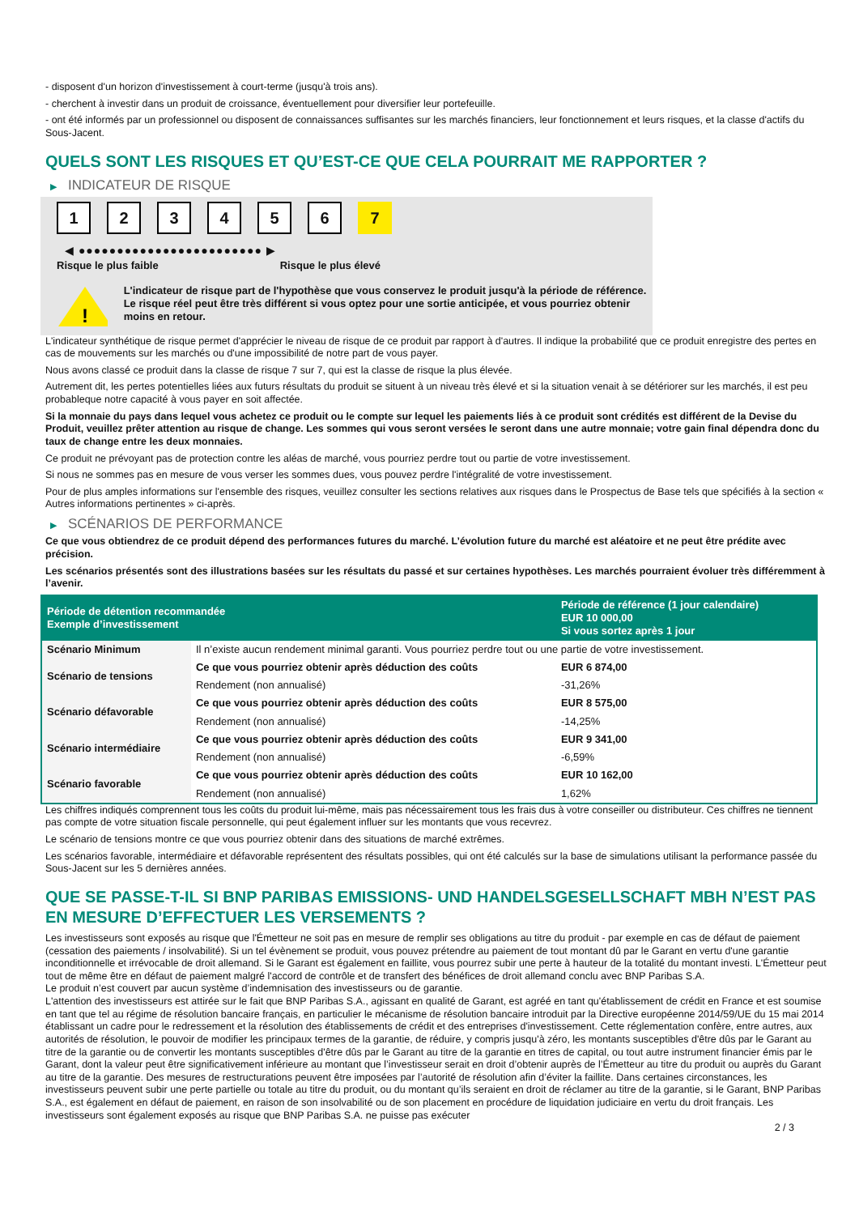- disposent d'un horizon d'investissement à court-terme (jusqu'à trois ans).
- cherchent à investir dans un produit de croissance, éventuellement pour diversifier leur portefeuille.
- ont été informés par un professionnel ou disposent de connaissances suffisantes sur les marchés financiers, leur fonctionnement et leurs risques, et la classe d'actifs du Sous-Jacent.
QUELS SONT LES RISQUES ET QU’EST-CE QUE CELA POURRAIT ME RAPPORTER ?
▶ INDICATEUR DE RISQUE
1 2 3 4 5 6 7
◀ ●●●●●●●●●●●●●●●●●●●●●●●● ▶
Risque le plus faible Risque le plus élevé
!
L'indicateur de risque part de l'hypothèse que vous conservez le produit jusqu'à la période de référence.
Le risque réel peut être très différent si vous optez pour une sortie anticipée, et vous pourriez obtenir moins en retour.
L'indicateur synthétique de risque permet d'apprécier le niveau de risque de ce produit par rapport à d'autres. Il indique la probabilité que ce produit enregistre des pertes en cas de mouvements sur les marchés ou d'une impossibilité de notre part de vous payer.
Nous avons classé ce produit dans la classe de risque 7 sur 7, qui est la classe de risque la plus élevée.
Autrement dit, les pertes potentielles liées aux futurs résultats du produit se situent à un niveau très élevé et si la situation venait à se détériorer sur les marchés, il est peu probableque notre capacité à vous payer en soit affectée.
Si la monnaie du pays dans lequel vous achetez ce produit ou le compte sur lequel les paiements liés à ce produit sont crédités est différent de la Devise du Produit, veuillez prêter attention au risque de change. Les sommes qui vous seront versées le seront dans une autre monnaie; votre gain final dépendra donc du taux de change entre les deux monnaies.
Ce produit ne prévoyant pas de protection contre les aléas de marché, vous pourriez perdre tout ou partie de votre investissement.
Si nous ne sommes pas en mesure de vous verser les sommes dues, vous pouvez perdre l'intégralité de votre investissement.
Pour de plus amples informations sur l'ensemble des risques, veuillez consulter les sections relatives aux risques dans le Prospectus de Base tels que spécifiés à la section « Autres informations pertinentes » ci-après.
▶ SCÉNARIOS DE PERFORMANCE
Ce que vous obtiendrez de ce produit dépend des performances futures du marché. L’évolution future du marché est aléatoire et ne peut être prédite avec précision.
Les scénarios présentés sont des illustrations basées sur les résultats du passé et sur certaines hypothèses. Les marchés pourraient évoluer très différemment à l’avenir.
| Période de détention recommandée Exemple d’investissement | | Période de référence (1 jour calendaire) EUR 10 000,00 Si vous sortez après 1 jour |
| --- | --- | --- |
| Scénario Minimum | Il n’existe aucun rendement minimal garanti. Vous pourriez perdre tout ou une partie de votre investissement. | |
| Scénario de tensions | Ce que vous pourriez obtenir après déduction des coûts | EUR 6 874,00 |
| | Rendement (non annualisé) | -31,26% |
| Scénario défavorable | Ce que vous pourriez obtenir après déduction des coûts | EUR 8 575,00 |
| | Rendement (non annualisé) | -14,25% |
| Scénario intermédiaire | Ce que vous pourriez obtenir après déduction des coûts | EUR 9 341,00 |
| | Rendement (non annualisé) | -6,59% |
| Scénario favorable | Ce que vous pourriez obtenir après déduction des coûts | EUR 10 162,00 |
| | Rendement (non annualisé) | 1,62% |
Les chiffres indiqués comprennent tous les coûts du produit lui-même, mais pas nécessairement tous les frais dus à votre conseiller ou distributeur. Ces chiffres ne tiennent pas compte de votre situation fiscale personnelle, qui peut également influer sur les montants que vous recevrez.
Le scénario de tensions montre ce que vous pourriez obtenir dans des situations de marché extrêmes.
Les scénarios favorable, intermédiaire et défavorable représentent des résultats possibles, qui ont été calculés sur la base de simulations utilisant la performance passée du Sous-Jacent sur les 5 dernières années.
QUE SE PASSE-T-IL SI BNP PARIBAS EMISSIONS- UND HANDELSGESELLSCHAFT MBH N’EST PAS EN MESURE D’EFFECTUER LES VERSEMENTS ?
Les investisseurs sont exposés au risque que l'Émetteur ne soit pas en mesure de remplir ses obligations au titre du produit - par exemple en cas de défaut de paiement (cessation des paiements / insolvabilité). Si un tel évènement se produit, vous pouvez prétendre au paiement de tout montant dû par le Garant en vertu d'une garantie inconditionnelle et irrévocable de droit allemand. Si le Garant est également en faillite, vous pourrez subir une perte à hauteur de la totalité du montant investi. L'Émetteur peut tout de même être en défaut de paiement malgré l'accord de contrôle et de transfert des bénéfices de droit allemand conclu avec BNP Paribas S.A.
Le produit n’est couvert par aucun système d’indemnisation des investisseurs ou de garantie.
L'attention des investisseurs est attirée sur le fait que BNP Paribas S.A., agissant en qualité de Garant, est agréé en tant qu'établissement de crédit en France et est soumise en tant que tel au régime de résolution bancaire français, en particulier le mécanisme de résolution bancaire introduit par la Directive européenne 2014/59/UE du 15 mai 2014 établissant un cadre pour le redressement et la résolution des établissements de crédit et des entreprises d'investissement. Cette réglementation confère, entre autres, aux autorités de résolution, le pouvoir de modifier les principaux termes de la garantie, de réduire, y compris jusqu'à zéro, les montants susceptibles d'être dûs par le Garant au titre de la garantie ou de convertir les montants susceptibles d'être dûs par le Garant au titre de la garantie en titres de capital, ou tout autre instrument financier émis par le Garant, dont la valeur peut être significativement inférieure au montant que l’investisseur serait en droit d’obtenir auprès de l’Émetteur au titre du produit ou auprès du Garant au titre de la garantie. Des mesures de restructurations peuvent être imposées par l’autorité de résolution afin d’éviter la faillite. Dans certaines circonstances, les investisseurs peuvent subir une perte partielle ou totale au titre du produit, ou du montant qu’ils seraient en droit de réclamer au titre de la garantie, si le Garant, BNP Paribas S.A., est également en défaut de paiement, en raison de son insolvabilité ou de son placement en procédure de liquidation judiciaire en vertu du droit français. Les investisseurs sont également exposés au risque que BNP Paribas S.A. ne puisse pas exécuter
2 / 3